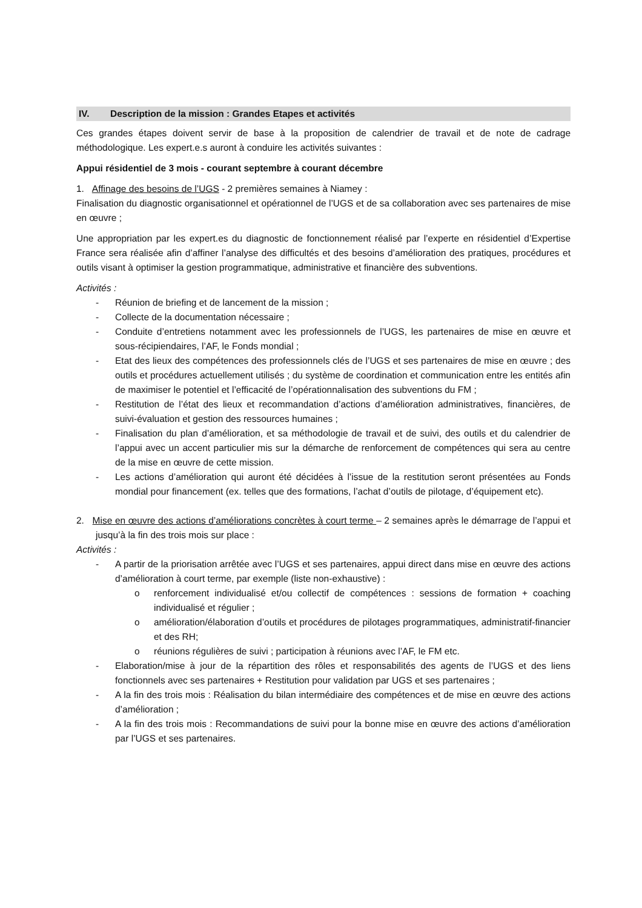IV. Description de la mission : Grandes Etapes et activités
Ces grandes étapes doivent servir de base à la proposition de calendrier de travail et de note de cadrage méthodologique. Les expert.e.s auront à conduire les activités suivantes :
Appui résidentiel de 3 mois - courant septembre à courant décembre
1. Affinage des besoins de l’UGS - 2 premières semaines à Niamey :
Finalisation du diagnostic organisationnel et opérationnel de l’UGS et de sa collaboration avec ses partenaires de mise en œuvre ;
Une appropriation par les expert.es du diagnostic de fonctionnement réalisé par l’experte en résidentiel d’Expertise France sera réalisée afin d’affiner l’analyse des difficultés et des besoins d’amélioration des pratiques, procédures et outils visant à optimiser la gestion programmatique, administrative et financière des subventions.
Activités :
- Réunion de briefing et de lancement de la mission ;
- Collecte de la documentation nécessaire ;
- Conduite d’entretiens notamment avec les professionnels de l’UGS, les partenaires de mise en œuvre et sous-récipiendaires, l’AF, le Fonds mondial ;
- Etat des lieux des compétences des professionnels clés de l’UGS et ses partenaires de mise en œuvre ; des outils et procédures actuellement utilisés ; du système de coordination et communication entre les entités afin de maximiser le potentiel et l’efficacité de l’opérationnalisation des subventions du FM ;
- Restitution de l’état des lieux et recommandation d’actions d’amélioration administratives, financières, de suivi-évaluation et gestion des ressources humaines ;
- Finalisation du plan d’amélioration, et sa méthodologie de travail et de suivi, des outils et du calendrier de l’appui avec un accent particulier mis sur la démarche de renforcement de compétences qui sera au centre de la mise en œuvre de cette mission.
- Les actions d’amélioration qui auront été décidées à l’issue de la restitution seront présentées au Fonds mondial pour financement (ex. telles que des formations, l’achat d’outils de pilotage, d’équipement etc).
2. Mise en œuvre des actions d’améliorations concrètes à court terme – 2 semaines après le démarrage de l’appui et jusqu’à la fin des trois mois sur place :
Activités :
- A partir de la priorisation arrêtée avec l’UGS et ses partenaires, appui direct dans mise en œuvre des actions d’amélioration à court terme, par exemple (liste non-exhaustive) :
o renforcement individualisé et/ou collectif de compétences : sessions de formation + coaching individualisé et régulier ;
o amélioration/élaboration d’outils et procédures de pilotages programmatiques, administratif-financier et des RH;
o réunions régulières de suivi ; participation à réunions avec l’AF, le FM etc.
- Elaboration/mise à jour de la répartition des rôles et responsabilités des agents de l’UGS et des liens fonctionnels avec ses partenaires + Restitution pour validation par UGS et ses partenaires ;
- A la fin des trois mois : Réalisation du bilan intermédiaire des compétences et de mise en œuvre des actions d’amélioration ;
- A la fin des trois mois : Recommandations de suivi pour la bonne mise en œuvre des actions d’amélioration par l’UGS et ses partenaires.